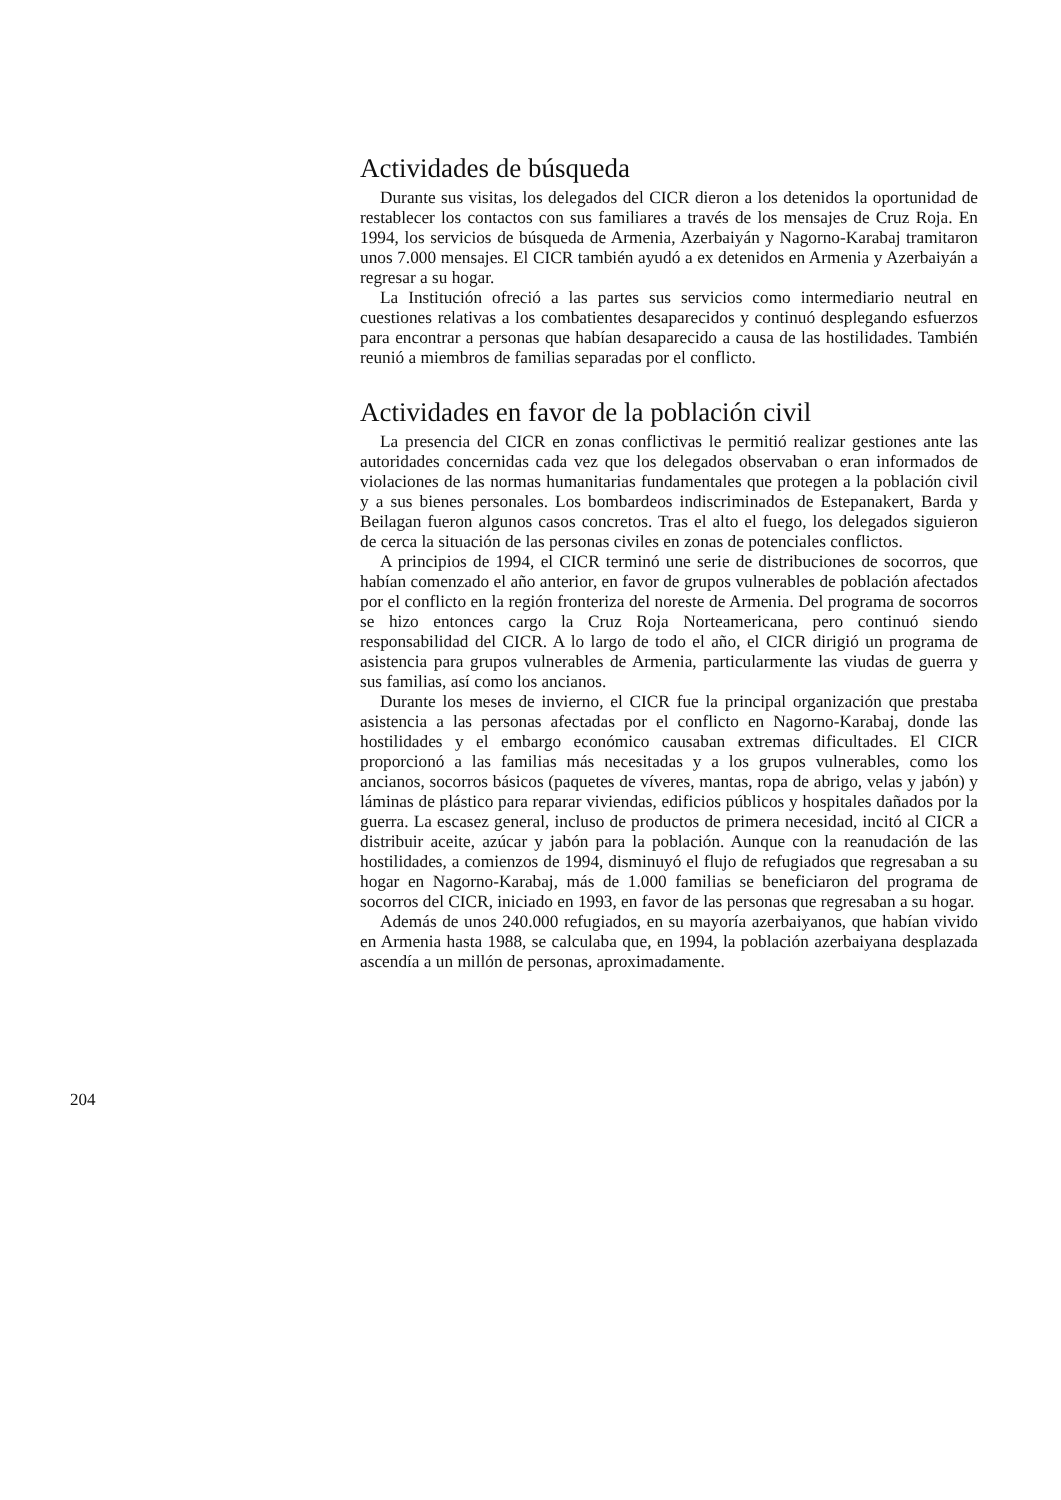Actividades de búsqueda
Durante sus visitas, los delegados del CICR dieron a los detenidos la oportunidad de restablecer los contactos con sus familiares a través de los mensajes de Cruz Roja. En 1994, los servicios de búsqueda de Armenia, Azerbaiyán y Nagorno-Karabaj tramitaron unos 7.000 mensajes. El CICR también ayudó a ex detenidos en Armenia y Azerbaiyán a regresar a su hogar.
La Institución ofreció a las partes sus servicios como intermediario neutral en cuestiones relativas a los combatientes desaparecidos y continuó desplegando esfuerzos para encontrar a personas que habían desaparecido a causa de las hostilidades. También reunió a miembros de familias separadas por el conflicto.
Actividades en favor de la población civil
La presencia del CICR en zonas conflictivas le permitió realizar gestiones ante las autoridades concernidas cada vez que los delegados observaban o eran informados de violaciones de las normas humanitarias fundamentales que protegen a la población civil y a sus bienes personales. Los bombardeos indiscriminados de Estepanakert, Barda y Beilagan fueron algunos casos concretos. Tras el alto el fuego, los delegados siguieron de cerca la situación de las personas civiles en zonas de potenciales conflictos.
A principios de 1994, el CICR terminó une serie de distribuciones de socorros, que habían comenzado el año anterior, en favor de grupos vulnerables de población afectados por el conflicto en la región fronteriza del noreste de Armenia. Del programa de socorros se hizo entonces cargo la Cruz Roja Norteamericana, pero continuó siendo responsabilidad del CICR. A lo largo de todo el año, el CICR dirigió un programa de asistencia para grupos vulnerables de Armenia, particularmente las viudas de guerra y sus familias, así como los ancianos.
Durante los meses de invierno, el CICR fue la principal organización que prestaba asistencia a las personas afectadas por el conflicto en Nagorno-Karabaj, donde las hostilidades y el embargo económico causaban extremas dificultades. El CICR proporcionó a las familias más necesitadas y a los grupos vulnerables, como los ancianos, socorros básicos (paquetes de víveres, mantas, ropa de abrigo, velas y jabón) y láminas de plástico para reparar viviendas, edificios públicos y hospitales dañados por la guerra. La escasez general, incluso de productos de primera necesidad, incitó al CICR a distribuir aceite, azúcar y jabón para la población. Aunque con la reanudación de las hostilidades, a comienzos de 1994, disminuyó el flujo de refugiados que regresaban a su hogar en Nagorno-Karabaj, más de 1.000 familias se beneficiaron del programa de socorros del CICR, iniciado en 1993, en favor de las personas que regresaban a su hogar.
Además de unos 240.000 refugiados, en su mayoría azerbaiyanos, que habían vivido en Armenia hasta 1988, se calculaba que, en 1994, la población azerbaiyana desplazada ascendía a un millón de personas, aproximadamente.
204